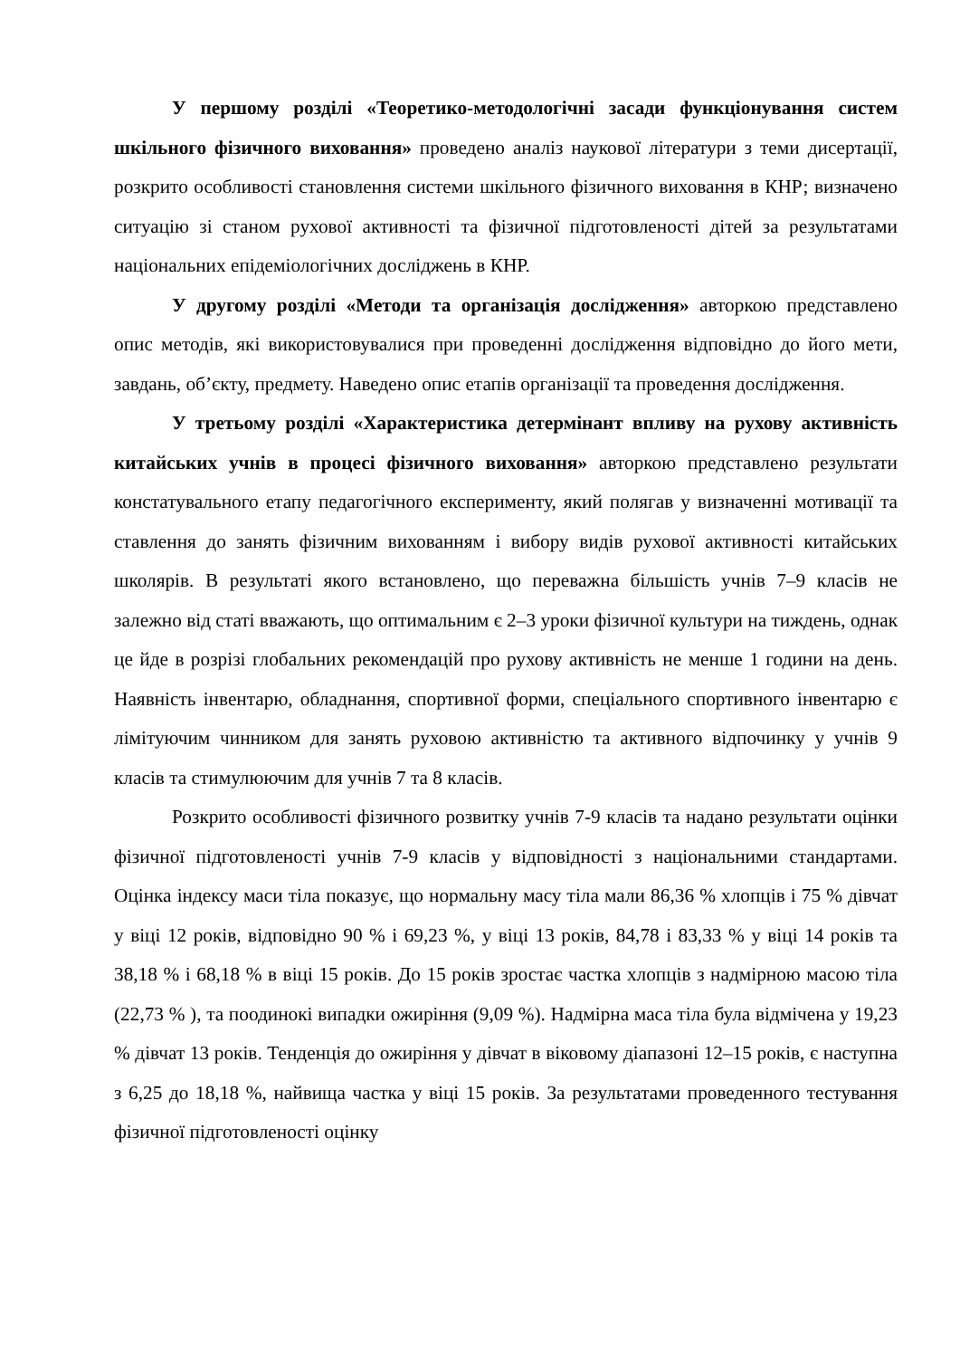У першому розділі «Теоретико-методологічні засади функціонування систем шкільного фізичного виховання» проведено аналіз наукової літератури з теми дисертації, розкрито особливості становлення системи шкільного фізичного виховання в КНР; визначено ситуацію зі станом рухової активності та фізичної підготовленості дітей за результатами національних епідеміологічних досліджень в КНР.
У другому розділі «Методи та організація дослідження» авторкою представлено опис методів, які використовувалися при проведенні дослідження відповідно до його мети, завдань, об’єкту, предмету. Наведено опис етапів організації та проведення дослідження.
У третьому розділі «Характеристика детермінант впливу на рухову активність китайських учнів в процесі фізичного виховання» авторкою представлено результати констатувального етапу педагогічного експерименту, який полягав у визначенні мотивації та ставлення до занять фізичним вихованням і вибору видів рухової активності китайських школярів. В результаті якого встановлено, що переважна більшість учнів 7–9 класів не залежно від статі вважають, що оптимальним є 2–3 уроки фізичної культури на тиждень, однак це йде в розрізі глобальних рекомендацій про рухову активність не менше 1 години на день. Наявність інвентарю, обладнання, спортивної форми, спеціального спортивного інвентарю є лімітуючим чинником для занять руховою активністю та активного відпочинку у учнів 9 класів та стимулюючим для учнів 7 та 8 класів.
Розкрито особливості фізичного розвитку учнів 7-9 класів та надано результати оцінки фізичної підготовленості учнів 7-9 класів у відповідності з національними стандартами. Оцінка індексу маси тіла показує, що нормальну масу тіла мали 86,36 % хлопців і 75 % дівчат у віці 12 років, відповідно 90 % і 69,23 %, у віці 13 років, 84,78 і 83,33 % у віці 14 років та 38,18 % і 68,18 % в віці 15 років. До 15 років зростає частка хлопців з надмірною масою тіла (22,73 % ), та поодинокі випадки ожиріння (9,09 %). Надмірна маса тіла була відмічена у 19,23 % дівчат 13 років. Тенденція до ожиріння у дівчат в віковому діапазоні 12–15 років, є наступна з 6,25 до 18,18 %, найвища частка у віці 15 років. За результатами проведенного тестування фізичної підготовленості оцінку